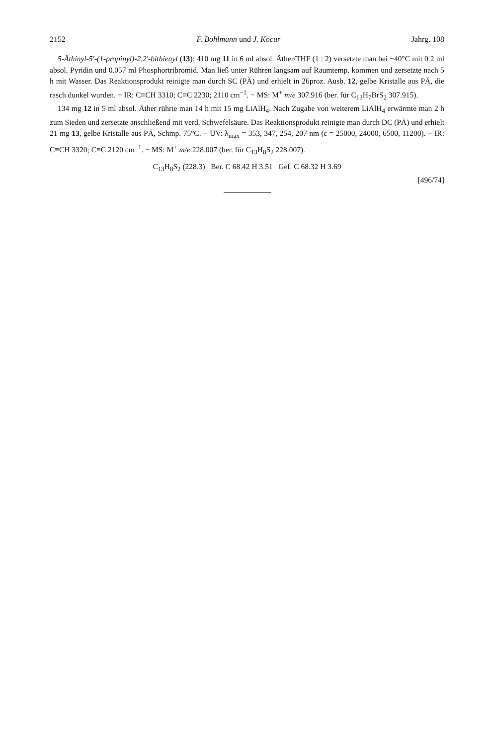2152 F. Bohlmann und J. Kocur Jahrg. 108
5-Äthinyl-5'-(1-propinyl)-2,2'-bithienyl (13): 410 mg 11 in 6 ml absol. Äther/THF (1 : 2) versetzte man bei −40°C mit 0.2 ml absol. Pyridin und 0.057 ml Phosphortribromid. Man ließ unter Rühren langsam auf Raumtemp. kommen und zersetzte nach 5 h mit Wasser. Das Reaktionsprodukt reinigte man durch SC (PÄ) und erhielt in 26proz. Ausb. 12, gelbe Kristalle aus PÄ, die rasch dunkel wurden. − IR: C≡CH 3310; C≡C 2230; 2110 cm<sup>−1</sup>. − MS: M<sup>+</sup> m/e 307.916 (ber. für C<sub>13</sub>H<sub>7</sub>BrS<sub>2</sub> 307.915).
134 mg 12 in 5 ml absol. Äther rührte man 14 h mit 15 mg LiAlH<sub>4</sub>. Nach Zugabe von weiterem LiAlH<sub>4</sub> erwärmte man 2 h zum Sieden und zersetzte anschließend mit verd. Schwefelsäure. Das Reaktionsprodukt reinigte man durch DC (PÄ) und erhielt 21 mg 13, gelbe Kristalle aus PÄ, Schmp. 75°C. − UV: λ<sub>max</sub> = 353, 347, 254, 207 nm (ε = 25000, 24000, 6500, 11200). − IR: C≡CH 3320; C≡C 2120 cm<sup>−1</sup>. − MS: M<sup>+</sup> m/e 228.007 (ber. für C<sub>13</sub>H<sub>8</sub>S<sub>2</sub> 228.007).
C<sub>13</sub>H<sub>8</sub>S<sub>2</sub> (228.3) Ber. C 68.42 H 3.51 Gef. C 68.32 H 3.69
[496/74]